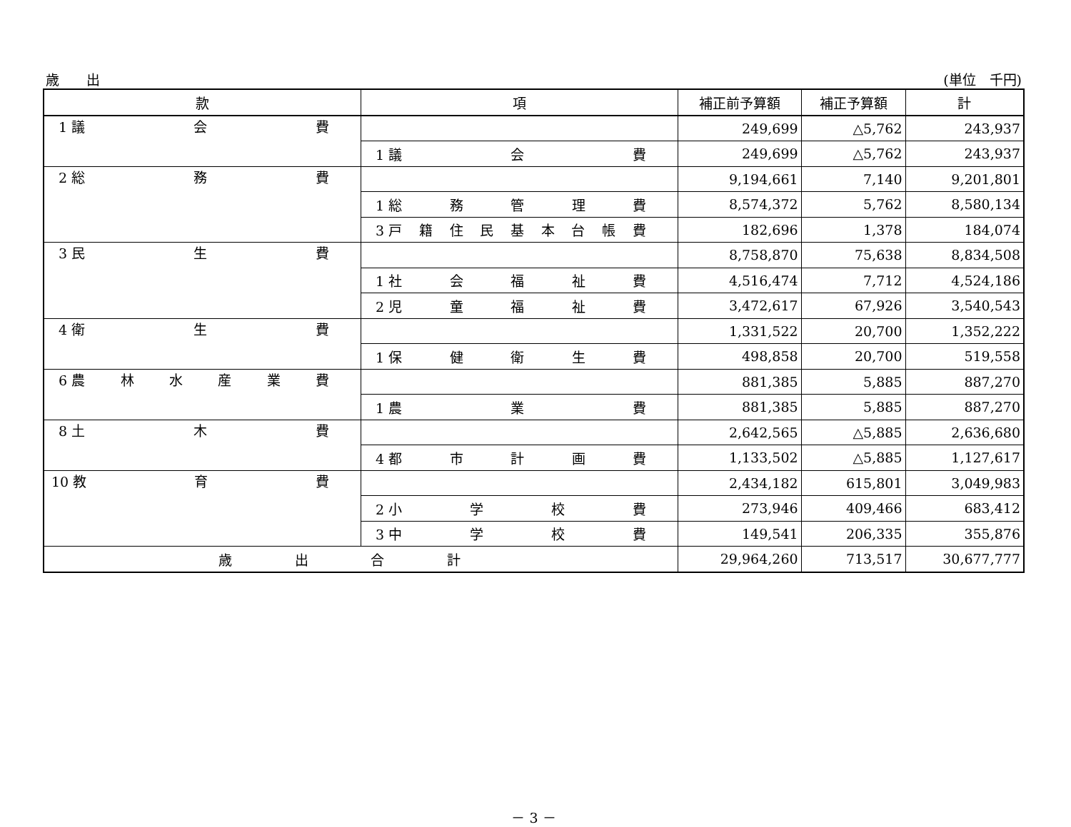歳　　出 (単位　千円)
| 款 | 項 | 補正前予算額 | 補正予算額 | 計 |
| --- | --- | --- | --- | --- |
| 1 議 会 費 | | 249,699 | △5,762 | 243,937 |
| | 1 議 会 費 | 249,699 | △5,762 | 243,937 |
| 2 総 務 費 | | 9,194,661 | 7,140 | 9,201,801 |
| | 1 総 務 管 理 費 | 8,574,372 | 5,762 | 8,580,134 |
| | 3 戸 籍 住 民 基 本 台 帳 費 | 182,696 | 1,378 | 184,074 |
| 3 民 生 費 | | 8,758,870 | 75,638 | 8,834,508 |
| | 1 社 会 福 祉 費 | 4,516,474 | 7,712 | 4,524,186 |
| | 2 児 童 福 祉 費 | 3,472,617 | 67,926 | 3,540,543 |
| 4 衛 生 費 | | 1,331,522 | 20,700 | 1,352,222 |
| | 1 保 健 衛 生 費 | 498,858 | 20,700 | 519,558 |
| 6 農 林 水 産 業 費 | | 881,385 | 5,885 | 887,270 |
| | 1 農 業 費 | 881,385 | 5,885 | 887,270 |
| 8 土 木 費 | | 2,642,565 | △5,885 | 2,636,680 |
| | 4 都 市 計 画 費 | 1,133,502 | △5,885 | 1,127,617 |
| 10 教 育 費 | | 2,434,182 | 615,801 | 3,049,983 |
| | 2 小 学 校 費 | 273,946 | 409,466 | 683,412 |
| | 3 中 学 校 費 | 149,541 | 206,335 | 355,876 |
| 歳 出 合 計 | | 29,964,260 | 713,517 | 30,677,777 |
－ 3 －